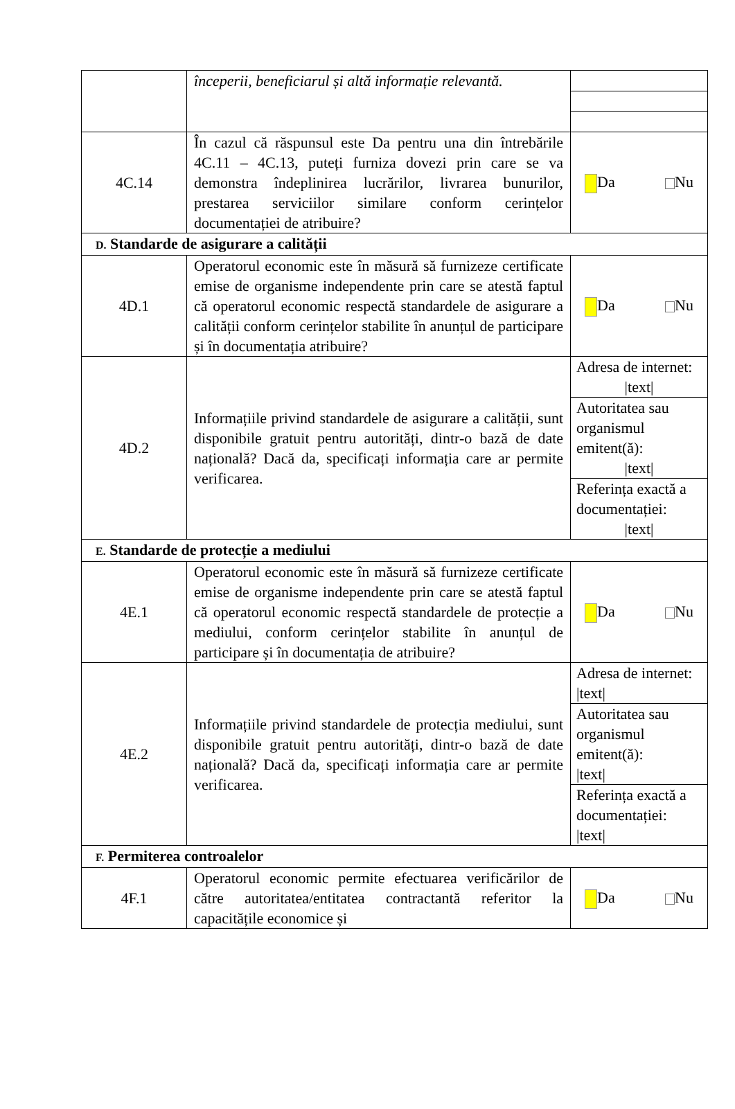| | începerii, beneficiarul și altă informație relevantă. | |
| 4C.14 | În cazul că răspunsul este Da pentru una din întrebările 4C.11 – 4C.13, puteți furniza dovezi prin care se va demonstra îndeplinirea lucrărilor, livrarea bunurilor, prestarea serviciilor similare conform cerințelor documentației de atribuire? | Da Nu |
| D. Standarde de asigurare a calității | | |
| 4D.1 | Operatorul economic este în măsură să furnizeze certificate emise de organisme independente prin care se atestă faptul că operatorul economic respectă standardele de asigurare a calității conform cerințelor stabilite în anunțul de participare și în documentația atribuire? | Da Nu |
| 4D.2 | Informațiile privind standardele de asigurare a calității, sunt disponibile gratuit pentru autorități, dintr-o bază de date națională? Dacă da, specificați informația care ar permite verificarea. | / Adresa de internet: /text/ / / Autoritatea sau organismul emitent(ă): /text/ / / Referința exactă a documentației: /text/ / |
| E. Standarde de protecție a mediului | | |
| 4E.1 | Operatorul economic este în măsură să furnizeze certificate emise de organisme independente prin care se atestă faptul că operatorul economic respectă standardele de protecție a mediului, conform cerințelor stabilite în anunțul de participare și în documentația de atribuire? | Da Nu |
| 4E.2 | Informațiile privind standardele de protecția mediului, sunt disponibile gratuit pentru autorități, dintr-o bază de date națională? Dacă da, specificați informația care ar permite verificarea. | / Adresa de internet: /text/ / / Autoritatea sau organismul emitent(ă): /text/ / / Referința exactă a documentației: /text/ / |
| F. Permiterea controalelor | | |
| 4F.1 | Operatorul economic permite efectuarea verificărilor de către autoritatea/entitatea contractantă referitor la capacitățile economice și | Da Nu |